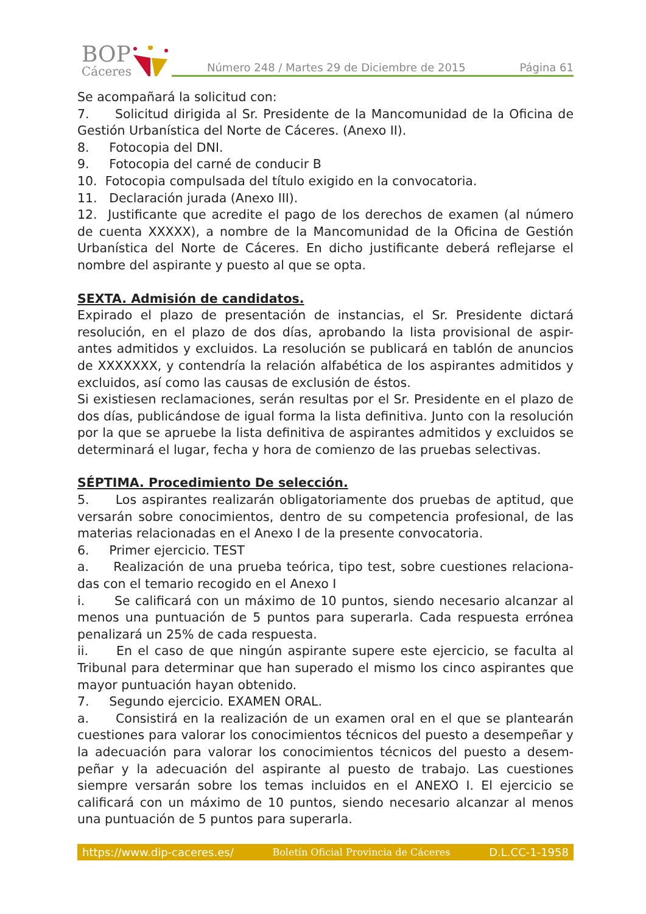BOP
Cáceres
Número 248 / Martes 29 de Diciembre de 2015
Página 61
Se acompañará la solicitud con:
7. Solicitud dirigida al Sr. Presidente de la Mancomunidad de la Oficina de Gestión Urbanística del Norte de Cáceres. (Anexo II).
8. Fotocopia del DNI.
9. Fotocopia del carné de conducir B
10. Fotocopia compulsada del título exigido en la convocatoria.
11. Declaración jurada (Anexo III).
12. Justificante que acredite el pago de los derechos de examen (al número de cuenta XXXXX), a nombre de la Mancomunidad de la Oficina de Gestión Urbanística del Norte de Cáceres. En dicho justificante deberá reflejarse el nombre del aspirante y puesto al que se opta.
SEXTA. Admisión de candidatos.
Expirado el plazo de presentación de instancias, el Sr. Presidente dictará resolución, en el plazo de dos días, aprobando la lista provisional de aspir-antes admitidos y excluidos. La resolución se publicará en tablón de anuncios de XXXXXXX, y contendría la relación alfabética de los aspirantes admitidos y excluidos, así como las causas de exclusión de éstos.
Si existiesen reclamaciones, serán resultas por el Sr. Presidente en el plazo de dos días, publicándose de igual forma la lista definitiva. Junto con la resolución por la que se apruebe la lista definitiva de aspirantes admitidos y excluidos se determinará el lugar, fecha y hora de comienzo de las pruebas selectivas.
SÉPTIMA. Procedimiento De selección.
5. Los aspirantes realizarán obligatoriamente dos pruebas de aptitud, que versarán sobre conocimientos, dentro de su competencia profesional, de las materias relacionadas en el Anexo I de la presente convocatoria.
6. Primer ejercicio. TEST
a. Realización de una prueba teórica, tipo test, sobre cuestiones relaciona-das con el temario recogido en el Anexo I
i. Se calificará con un máximo de 10 puntos, siendo necesario alcanzar al menos una puntuación de 5 puntos para superarla. Cada respuesta errónea penalizará un 25% de cada respuesta.
ii. En el caso de que ningún aspirante supere este ejercicio, se faculta al Tribunal para determinar que han superado el mismo los cinco aspirantes que mayor puntuación hayan obtenido.
7. Segundo ejercicio. EXAMEN ORAL.
a. Consistirá en la realización de un examen oral en el que se plantearán cuestiones para valorar los conocimientos técnicos del puesto a desempeñar y la adecuación para valorar los conocimientos técnicos del puesto a desem-peñar y la adecuación del aspirante al puesto de trabajo. Las cuestiones siempre versarán sobre los temas incluidos en el ANEXO I. El ejercicio se calificará con un máximo de 10 puntos, siendo necesario alcanzar al menos una puntuación de 5 puntos para superarla.
https://www.dip-caceres.es/ Boletín Oficial Provincia de Cáceres D.L.CC-1-1958